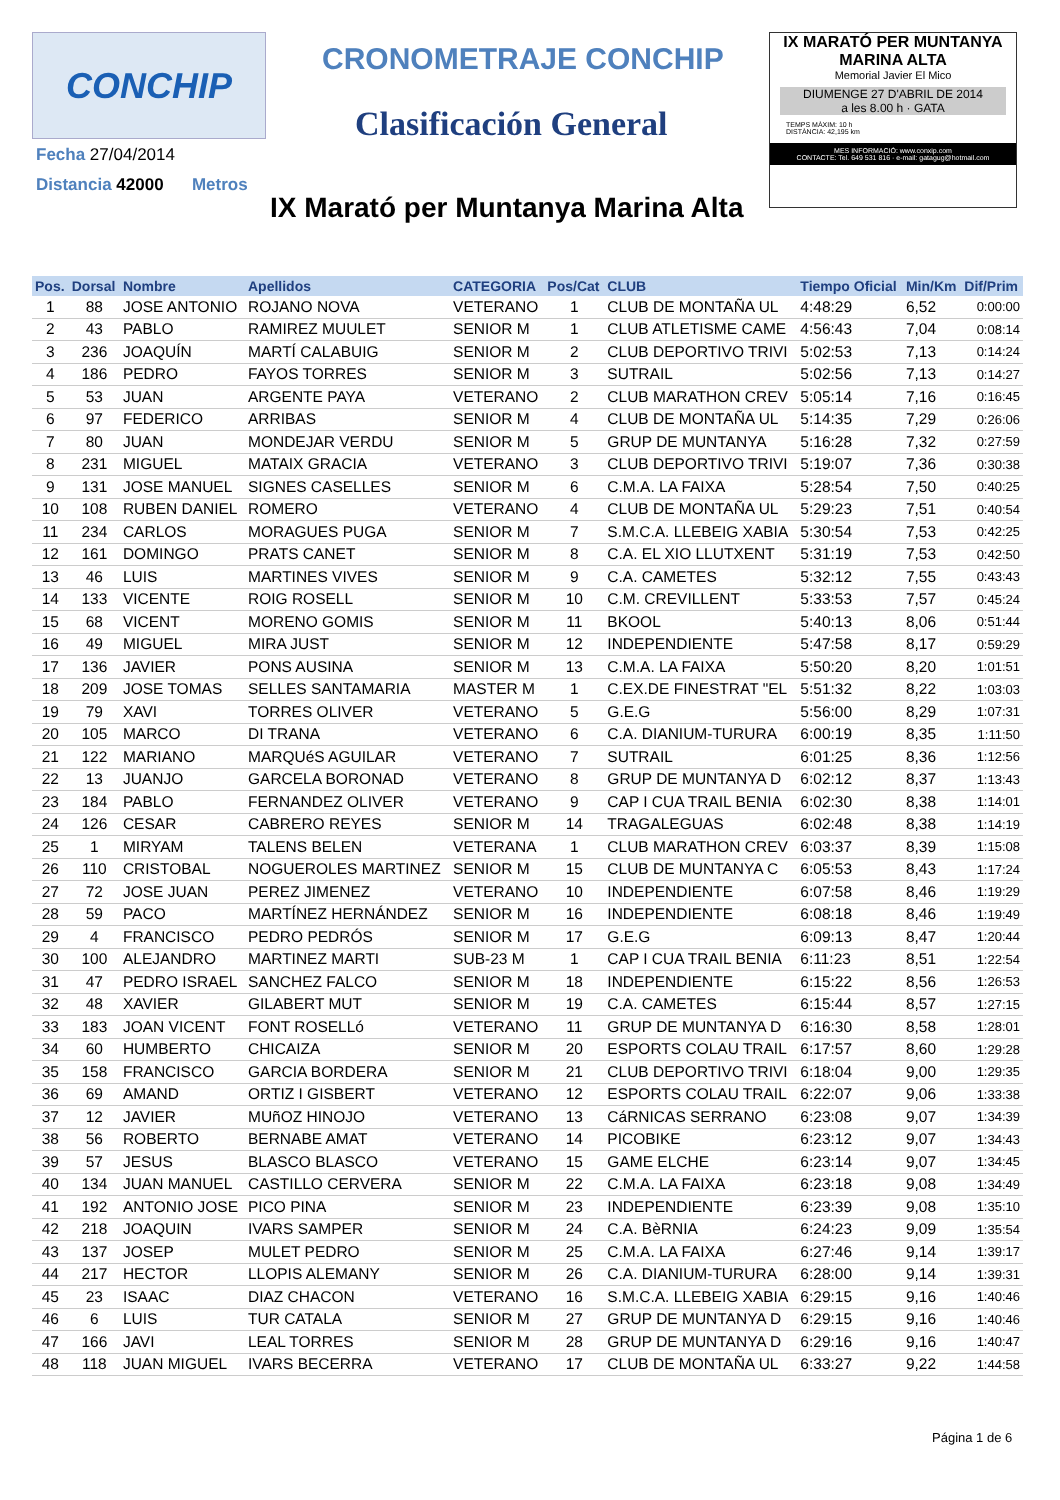CONCHIP CRONOMETRAJE CONCHIP
Clasificación General
Fecha 27/04/2014
Distancia 42000 Metros
IX MARATÓ PER MUNTANYA
MARINA ALTA
Memorial Javier El Mico
DIUMENGE 27 D'ABRIL DE 2014
a les 8.00 h · GATA
TEMPS MÀXIM: 10 h
DISTÀNCIA: 42,195 km
MES INFORMACIÓ: www.conxip.com
CONTACTE: Tel. 649 531 816 · e-mail: gatagug@hotmail.com
IX Marató per Muntanya Marina Alta
| Pos. | Dorsal | Nombre | Apellidos | CATEGORIA | Pos/Cat | CLUB | Tiempo Oficial | Min/Km | Dif/Prim |
| --- | --- | --- | --- | --- | --- | --- | --- | --- | --- |
| 1 | 88 | JOSE ANTONIO | ROJANO NOVA | VETERANO | 1 | CLUB DE MONTAÑA UL | 4:48:29 | 6,52 | 0:00:00 |
| 2 | 43 | PABLO | RAMIREZ MUULET | SENIOR M | 1 | CLUB ATLETISME CAME | 4:56:43 | 7,04 | 0:08:14 |
| 3 | 236 | JOAQUÍN | MARTÍ CALABUIG | SENIOR M | 2 | CLUB DEPORTIVO TRIVI | 5:02:53 | 7,13 | 0:14:24 |
| 4 | 186 | PEDRO | FAYOS TORRES | SENIOR M | 3 | SUTRAIL | 5:02:56 | 7,13 | 0:14:27 |
| 5 | 53 | JUAN | ARGENTE PAYA | VETERANO | 2 | CLUB MARATHON CREV | 5:05:14 | 7,16 | 0:16:45 |
| 6 | 97 | FEDERICO | ARRIBAS | SENIOR M | 4 | CLUB DE MONTAÑA UL | 5:14:35 | 7,29 | 0:26:06 |
| 7 | 80 | JUAN | MONDEJAR VERDU | SENIOR M | 5 | GRUP DE MUNTANYA | 5:16:28 | 7,32 | 0:27:59 |
| 8 | 231 | MIGUEL | MATAIX GRACIA | VETERANO | 3 | CLUB DEPORTIVO TRIVI | 5:19:07 | 7,36 | 0:30:38 |
| 9 | 131 | JOSE MANUEL | SIGNES CASELLES | SENIOR M | 6 | C.M.A. LA FAIXA | 5:28:54 | 7,50 | 0:40:25 |
| 10 | 108 | RUBEN DANIEL | ROMERO | VETERANO | 4 | CLUB DE MONTAÑA UL | 5:29:23 | 7,51 | 0:40:54 |
| 11 | 234 | CARLOS | MORAGUES PUGA | SENIOR M | 7 | S.M.C.A. LLEBEIG XABIA | 5:30:54 | 7,53 | 0:42:25 |
| 12 | 161 | DOMINGO | PRATS CANET | SENIOR M | 8 | C.A. EL XIO LLUTXENT | 5:31:19 | 7,53 | 0:42:50 |
| 13 | 46 | LUIS | MARTINES VIVES | SENIOR M | 9 | C.A. CAMETES | 5:32:12 | 7,55 | 0:43:43 |
| 14 | 133 | VICENTE | ROIG ROSELL | SENIOR M | 10 | C.M. CREVILLENT | 5:33:53 | 7,57 | 0:45:24 |
| 15 | 68 | VICENT | MORENO GOMIS | SENIOR M | 11 | BKOOL | 5:40:13 | 8,06 | 0:51:44 |
| 16 | 49 | MIGUEL | MIRA JUST | SENIOR M | 12 | INDEPENDIENTE | 5:47:58 | 8,17 | 0:59:29 |
| 17 | 136 | JAVIER | PONS AUSINA | SENIOR M | 13 | C.M.A. LA FAIXA | 5:50:20 | 8,20 | 1:01:51 |
| 18 | 209 | JOSE TOMAS | SELLES SANTAMARIA | MASTER M | 1 | C.EX.DE FINESTRAT "EL | 5:51:32 | 8,22 | 1:03:03 |
| 19 | 79 | XAVI | TORRES OLIVER | VETERANO | 5 | G.E.G | 5:56:00 | 8,29 | 1:07:31 |
| 20 | 105 | MARCO | DI TRANA | VETERANO | 6 | C.A. DIANIUM-TURURA | 6:00:19 | 8,35 | 1:11:50 |
| 21 | 122 | MARIANO | MARQUéS AGUILAR | VETERANO | 7 | SUTRAIL | 6:01:25 | 8,36 | 1:12:56 |
| 22 | 13 | JUANJO | GARCELA BORONAD | VETERANO | 8 | GRUP DE MUNTANYA D | 6:02:12 | 8,37 | 1:13:43 |
| 23 | 184 | PABLO | FERNANDEZ OLIVER | VETERANO | 9 | CAP I CUA TRAIL BENIA | 6:02:30 | 8,38 | 1:14:01 |
| 24 | 126 | CESAR | CABRERO REYES | SENIOR M | 14 | TRAGALEGUAS | 6:02:48 | 8,38 | 1:14:19 |
| 25 | 1 | MIRYAM | TALENS BELEN | VETERANA | 1 | CLUB MARATHON CREV | 6:03:37 | 8,39 | 1:15:08 |
| 26 | 110 | CRISTOBAL | NOGUEROLES MARTINEZ | SENIOR M | 15 | CLUB DE MUNTANYA C | 6:05:53 | 8,43 | 1:17:24 |
| 27 | 72 | JOSE JUAN | PEREZ JIMENEZ | VETERANO | 10 | INDEPENDIENTE | 6:07:58 | 8,46 | 1:19:29 |
| 28 | 59 | PACO | MARTÍNEZ HERNÁNDEZ | SENIOR M | 16 | INDEPENDIENTE | 6:08:18 | 8,46 | 1:19:49 |
| 29 | 4 | FRANCISCO | PEDRO PEDRÓS | SENIOR M | 17 | G.E.G | 6:09:13 | 8,47 | 1:20:44 |
| 30 | 100 | ALEJANDRO | MARTINEZ MARTI | SUB-23 M | 1 | CAP I CUA TRAIL BENIA | 6:11:23 | 8,51 | 1:22:54 |
| 31 | 47 | PEDRO ISRAEL | SANCHEZ FALCO | SENIOR M | 18 | INDEPENDIENTE | 6:15:22 | 8,56 | 1:26:53 |
| 32 | 48 | XAVIER | GILABERT MUT | SENIOR M | 19 | C.A. CAMETES | 6:15:44 | 8,57 | 1:27:15 |
| 33 | 183 | JOAN VICENT | FONT ROSELLó | VETERANO | 11 | GRUP DE MUNTANYA D | 6:16:30 | 8,58 | 1:28:01 |
| 34 | 60 | HUMBERTO | CHICAIZA | SENIOR M | 20 | ESPORTS COLAU TRAIL | 6:17:57 | 8,60 | 1:29:28 |
| 35 | 158 | FRANCISCO | GARCIA BORDERA | SENIOR M | 21 | CLUB DEPORTIVO TRIVI | 6:18:04 | 9,00 | 1:29:35 |
| 36 | 69 | AMAND | ORTIZ I GISBERT | VETERANO | 12 | ESPORTS COLAU TRAIL | 6:22:07 | 9,06 | 1:33:38 |
| 37 | 12 | JAVIER | MUñOZ HINOJO | VETERANO | 13 | CáRNICAS SERRANO | 6:23:08 | 9,07 | 1:34:39 |
| 38 | 56 | ROBERTO | BERNABE AMAT | VETERANO | 14 | PICOBIKE | 6:23:12 | 9,07 | 1:34:43 |
| 39 | 57 | JESUS | BLASCO BLASCO | VETERANO | 15 | GAME ELCHE | 6:23:14 | 9,07 | 1:34:45 |
| 40 | 134 | JUAN MANUEL | CASTILLO CERVERA | SENIOR M | 22 | C.M.A. LA FAIXA | 6:23:18 | 9,08 | 1:34:49 |
| 41 | 192 | ANTONIO JOSE | PICO PINA | SENIOR M | 23 | INDEPENDIENTE | 6:23:39 | 9,08 | 1:35:10 |
| 42 | 218 | JOAQUIN | IVARS SAMPER | SENIOR M | 24 | C.A. BèRNIA | 6:24:23 | 9,09 | 1:35:54 |
| 43 | 137 | JOSEP | MULET PEDRO | SENIOR M | 25 | C.M.A. LA FAIXA | 6:27:46 | 9,14 | 1:39:17 |
| 44 | 217 | HECTOR | LLOPIS ALEMANY | SENIOR M | 26 | C.A. DIANIUM-TURURA | 6:28:00 | 9,14 | 1:39:31 |
| 45 | 23 | ISAAC | DIAZ CHACON | VETERANO | 16 | S.M.C.A. LLEBEIG XABIA | 6:29:15 | 9,16 | 1:40:46 |
| 46 | 6 | LUIS | TUR CATALA | SENIOR M | 27 | GRUP DE MUNTANYA D | 6:29:15 | 9,16 | 1:40:46 |
| 47 | 166 | JAVI | LEAL TORRES | SENIOR M | 28 | GRUP DE MUNTANYA D | 6:29:16 | 9,16 | 1:40:47 |
| 48 | 118 | JUAN MIGUEL | IVARS BECERRA | VETERANO | 17 | CLUB DE MONTAÑA UL | 6:33:27 | 9,22 | 1:44:58 |
Página 1 de 6